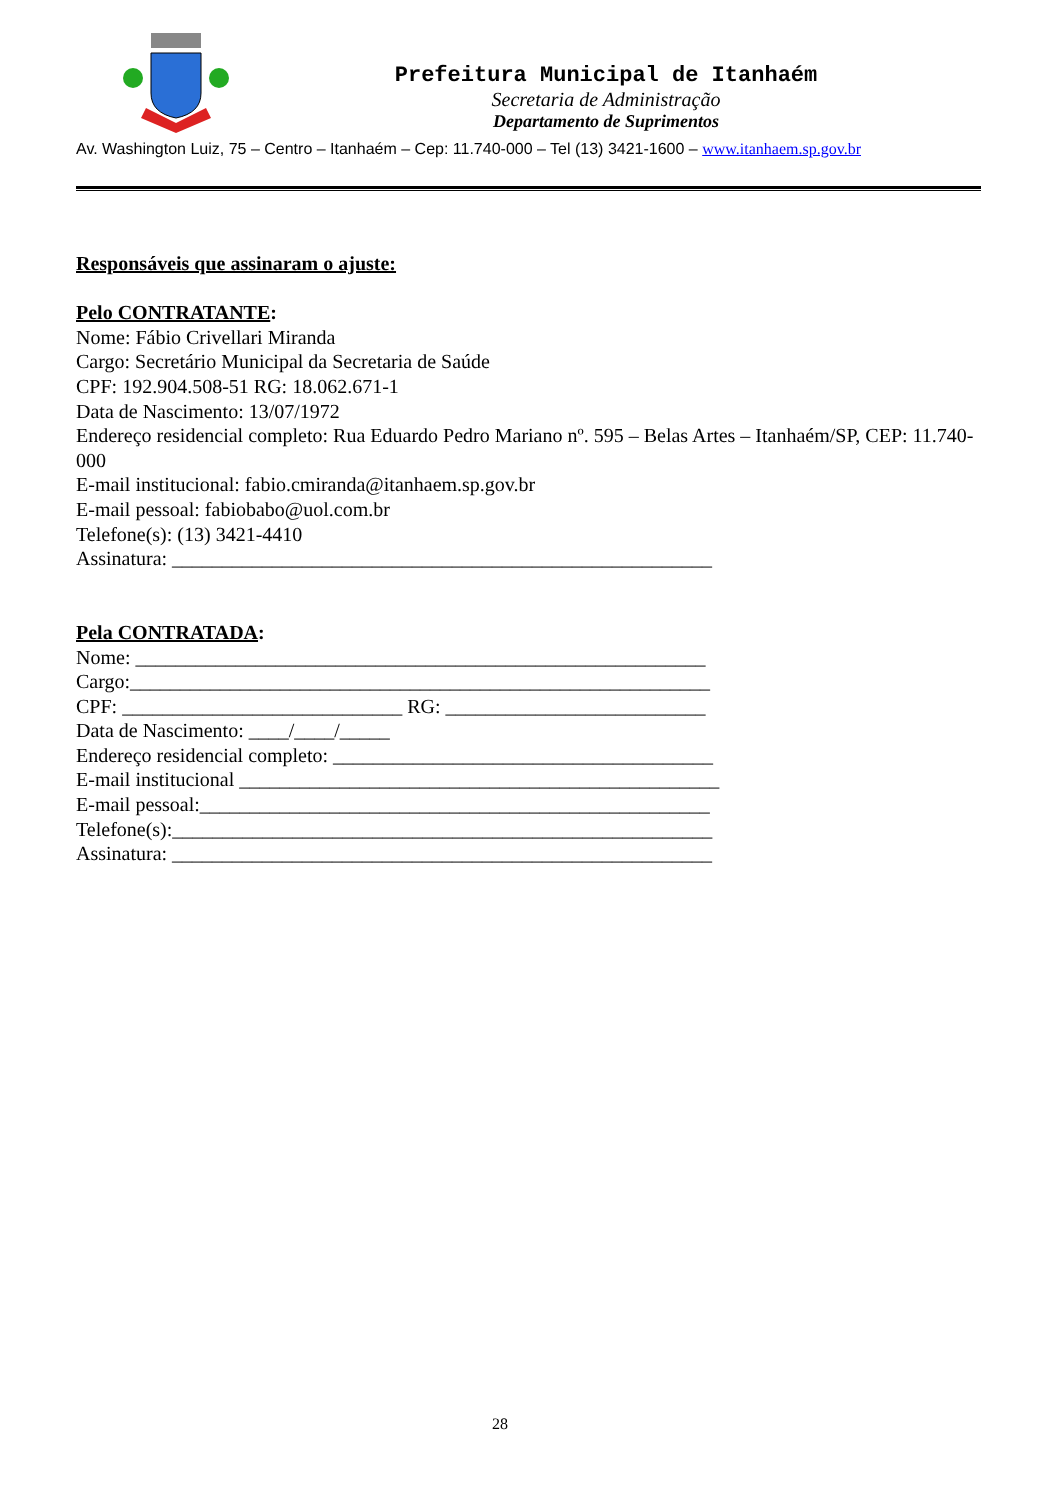Prefeitura Municipal de Itanhaém
Secretaria de Administração
Departamento de Suprimentos
Av. Washington Luiz, 75 – Centro – Itanhaém – Cep: 11.740-000 – Tel (13) 3421-1600 – www.itanhaem.sp.gov.br
Responsáveis que assinaram o ajuste:
Pelo CONTRATANTE:
Nome: Fábio Crivellari Miranda
Cargo: Secretário Municipal da Secretaria de Saúde
CPF: 192.904.508-51 RG: 18.062.671-1
Data de Nascimento: 13/07/1972
Endereço residencial completo: Rua Eduardo Pedro Mariano nº. 595 – Belas Artes – Itanhaém/SP, CEP: 11.740-000
E-mail institucional: fabio.cmiranda@itanhaem.sp.gov.br
E-mail pessoal: fabiobabo@uol.com.br
Telefone(s): (13) 3421-4410
Assinatura: ______________________________________________________
Pela CONTRATADA:
Nome: _________________________________________________________
Cargo:__________________________________________________________
CPF: ____________________________ RG: __________________________
Data de Nascimento: ____/____/_____
Endereço residencial completo: ______________________________________
E-mail institucional ________________________________________________
E-mail pessoal:___________________________________________________
Telefone(s):______________________________________________________
Assinatura: ______________________________________________________
28